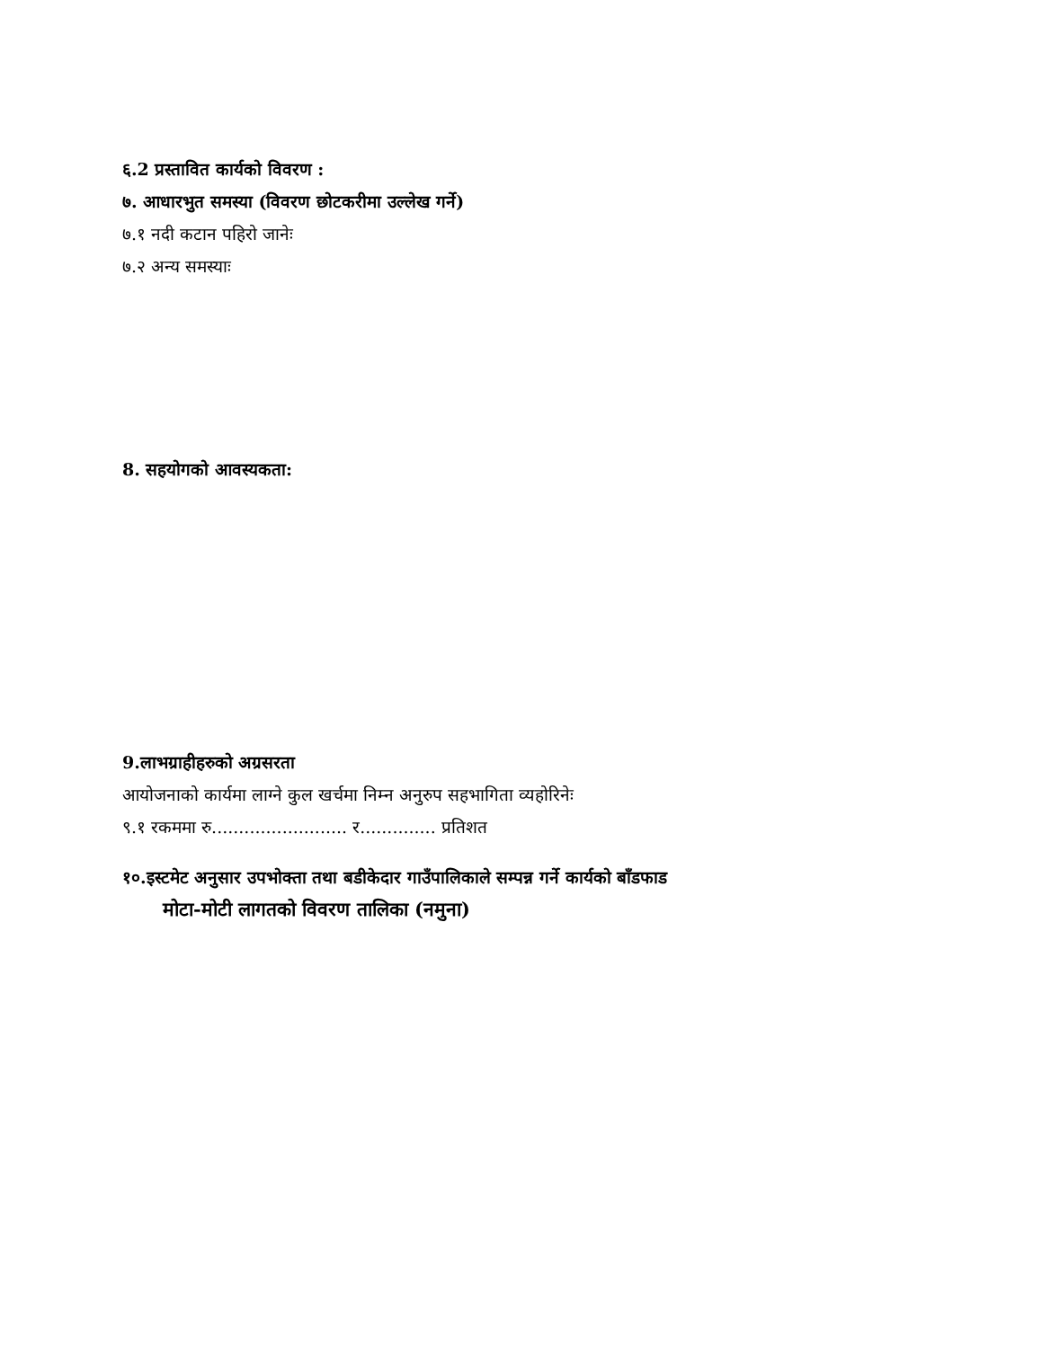६.2 प्रस्तावित कार्यको विवरण :
७. आधारभुत समस्या (विवरण छोटकरीमा उल्लेख गर्ने)
७.१ नदी कटान पहिरो जानेः
७.२ अन्य समस्याः
8. सहयोगको आवस्यकता:
9.लाभग्राहीहरुको अग्रसरता
आयोजनाको कार्यमा लाग्ने कुल खर्चमा निम्न अनुरुप सहभागिता व्यहोरिनेः
९.१ रकममा रु......................... र.............. प्रतिशत
१०.इस्टमेट अनुसार उपभोक्ता तथा बडीकेदार गाउँपालिकाले सम्पन्न गर्ने कार्यको बाँडफाड
मोटा-मोटी लागतको विवरण तालिका (नमुना)